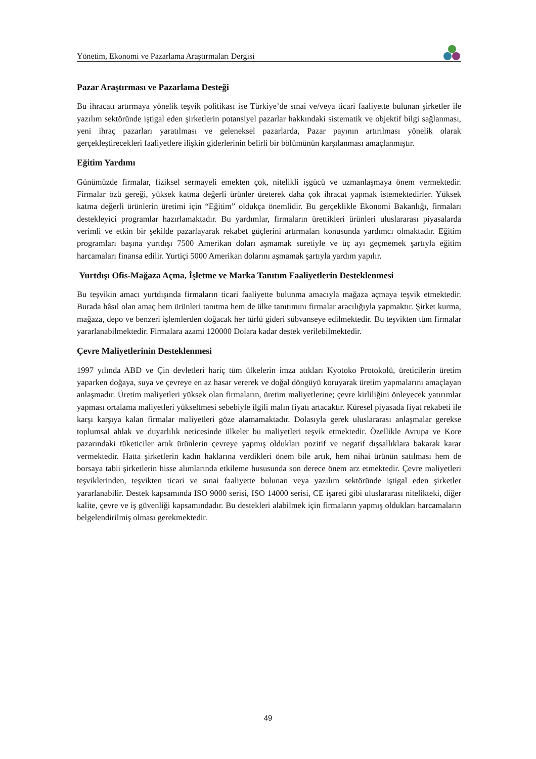Yönetim, Ekonomi ve Pazarlama Araştırmaları Dergisi
Pazar Araştırması ve Pazarlama Desteği
Bu ihracatı artırmaya yönelik teşvik politikası ise Türkiye’de sınai ve/veya ticari faaliyette bulunan şirketler ile yazılım sektöründe iştigal eden şirketlerin potansiyel pazarlar hakkındaki sistematik ve objektif bilgi sağlanması, yeni ihraç pazarları yaratılması ve geleneksel pazarlarda, Pazar payının artırılması yönelik olarak gerçekleştirecekleri faaliyetlere ilişkin giderlerinin belirli bir bölümünün karşılanması amaçlanmıştır.
Eğitim Yardımı
Günümüzde firmalar, fiziksel sermayeli emekten çok, nitelikli işgücü ve uzmanlaşmaya önem vermektedir. Firmalar özü gereği, yüksek katma değerli ürünler üreterek daha çok ihracat yapmak istemektedirler. Yüksek katma değerli ürünlerin üretimi için “Eğitim” oldukça önemlidir. Bu gerçeklikle Ekonomi Bakanlığı, firmaları destekleyici programlar hazırlamaktadır. Bu yardımlar, firmaların ürettikleri ürünleri uluslararası piyasalarda verimli ve etkin bir şekilde pazarlayarak rekabet güçlerini artırmaları konusunda yardımcı olmaktadır. Eğitim programları başına yurtdışı 7500 Amerikan doları aşmamak suretiyle ve üç ayı geçmemek şartıyla eğitim harcamaları finansa edilir. Yurtiçi 5000 Amerikan dolarını aşmamak şartıyla yardım yapılır.
Yurtdışı Ofis-Mağaza Açma, İşletme ve Marka Tanıtım Faaliyetlerin Desteklenmesi
Bu teşvikin amacı yurtdışında firmaların ticari faaliyette bulunma amacıyla mağaza açmaya teşvik etmektedir. Burada hâsıl olan amaç hem ürünleri tanıtma hem de ülke tanıtımını firmalar aracılığıyla yapmaktır. Şirket kurma, mağaza, depo ve benzeri işlemlerden doğacak her türlü gideri sübvanseye edilmektedir. Bu teşvikten tüm firmalar yararlanabilmektedir. Firmalara azami 120000 Dolara kadar destek verilebilmektedir.
Çevre Maliyetlerinin Desteklenmesi
1997 yılında ABD ve Çin devletleri hariç tüm ülkelerin imza atıkları Kyotoko Protokolü, üreticilerin üretim yaparken doğaya, suya ve çevreye en az hasar vererek ve doğal döngüyü koruyarak üretim yapmalarını amaçlayan anlaşmadır. Üretim maliyetleri yüksek olan firmaların, üretim maliyetlerine; çevre kirliliğini önleyecek yatırımlar yapması ortalama maliyetleri yükseltmesi sebebiyle ilgili malın fiyatı artacaktır. Küresel piyasada fiyat rekabeti ile karşı karşıya kalan firmalar maliyetleri göze alamamaktadır. Dolasıyla gerek uluslararası anlaşmalar gerekse toplumsal ahlak ve duyarlılık neticesinde ülkeler bu maliyetleri teşvik etmektedir. Özellikle Avrupa ve Kore pazarındaki tüketiciler artık ürünlerin çevreye yapmış oldukları pozitif ve negatif dışsallıklara bakarak karar vermektedir. Hatta şirketlerin kadın haklarına verdikleri önem bile artık, hem nihai ürünün satılması hem de borsaya tabii şirketlerin hisse alımlarında etkileme hususunda son derece önem arz etmektedir. Çevre maliyetleri teşviklerinden, teşvikten ticari ve sınai faaliyette bulunan veya yazılım sektöründe iştigal eden şirketler yararlanabilir. Destek kapsamında ISO 9000 serisi, ISO 14000 serisi, CE işareti gibi uluslararası nitelikteki, diğer kalite, çevre ve iş güvenliği kapsamındadır. Bu destekleri alabilmek için firmaların yapmış oldukları harcamaların belgelendirilmiş olması gerekmektedir.
49